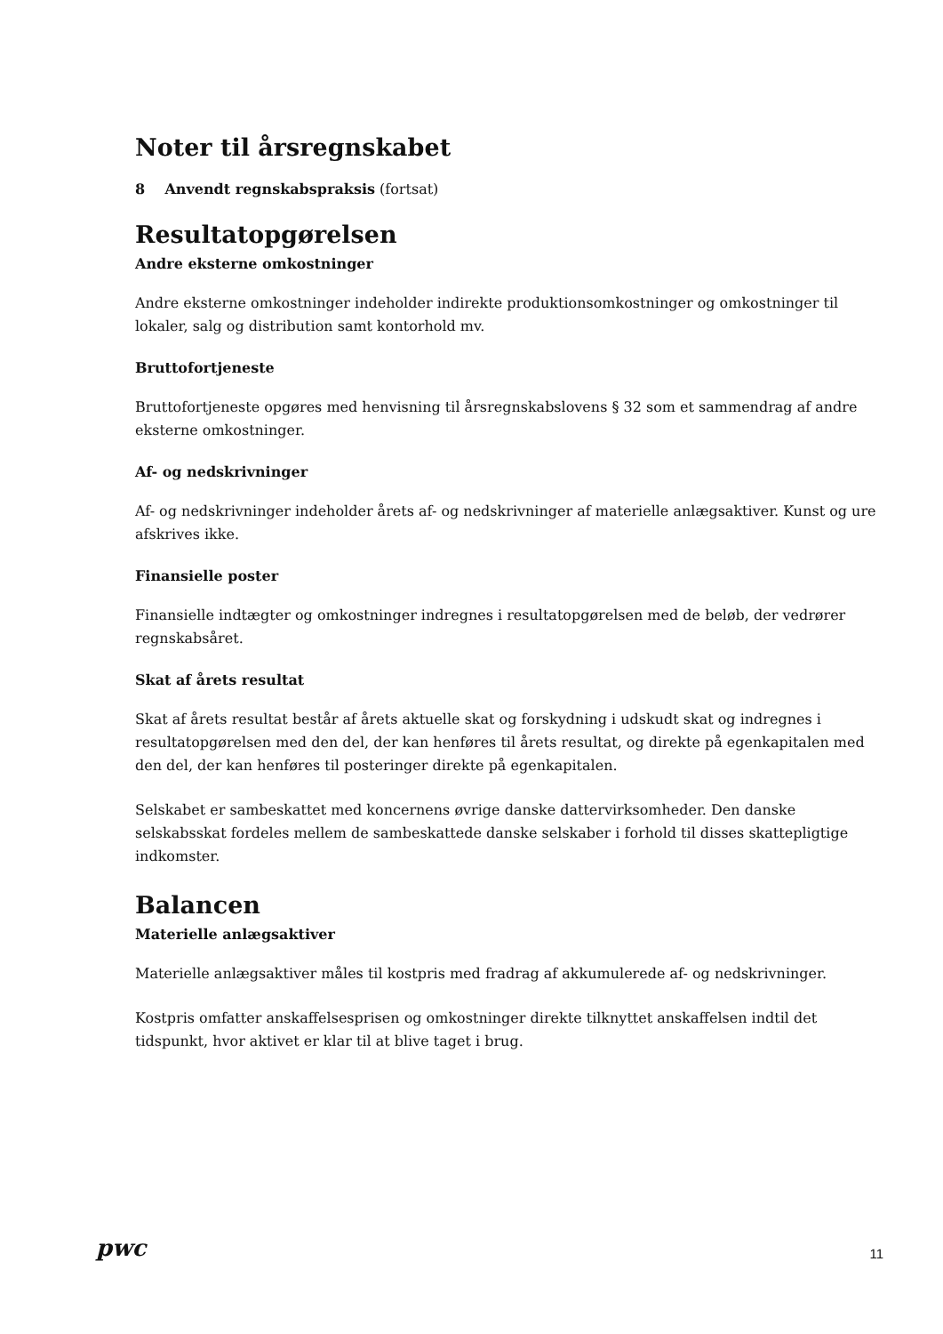Noter til årsregnskabet
8 Anvendt regnskabspraksis (fortsat)
Resultatopgørelsen
Andre eksterne omkostninger
Andre eksterne omkostninger indeholder indirekte produktionsomkostninger og omkostninger til lokaler, salg og distribution samt kontorhold mv.
Bruttofortjeneste
Bruttofortjeneste opgøres med henvisning til årsregnskabslovens § 32 som et sammendrag af andre eksterne omkostninger.
Af- og nedskrivninger
Af- og nedskrivninger indeholder årets af- og nedskrivninger af materielle anlægsaktiver. Kunst og ure afskrives ikke.
Finansielle poster
Finansielle indtægter og omkostninger indregnes i resultatopgørelsen med de beløb, der vedrører regnskabsåret.
Skat af årets resultat
Skat af årets resultat består af årets aktuelle skat og forskydning i udskudt skat og indregnes i resultatopgørelsen med den del, der kan henføres til årets resultat, og direkte på egenkapitalen med den del, der kan henføres til posteringer direkte på egenkapitalen.
Selskabet er sambeskattet med koncernens øvrige danske dattervirksomheder. Den danske selskabsskat fordeles mellem de sambeskattede danske selskaber i forhold til disses skattepligtige indkomster.
Balancen
Materielle anlægsaktiver
Materielle anlægsaktiver måles til kostpris med fradrag af akkumulerede af- og nedskrivninger.
Kostpris omfatter anskaffelsesprisen og omkostninger direkte tilknyttet anskaffelsen indtil det tidspunkt, hvor aktivet er klar til at blive taget i brug.
pwc
11